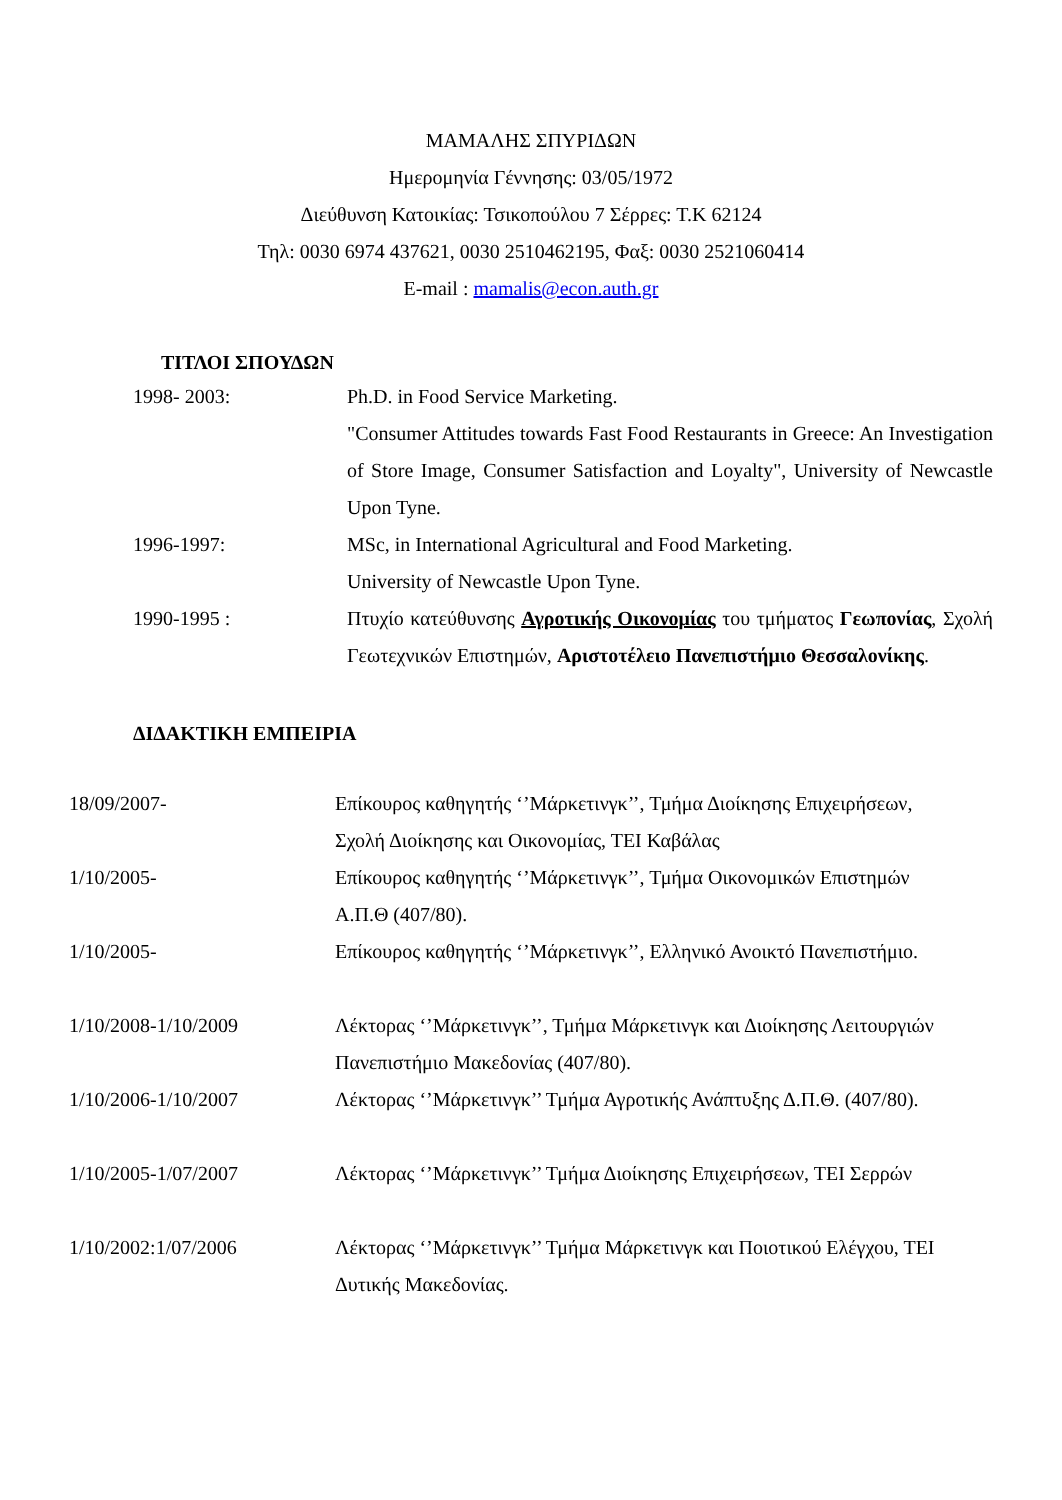ΜΑΜΑΛΗΣ ΣΠΥΡΙΔΩΝ
Ημερομηνία Γέννησης: 03/05/1972
Διεύθυνση Κατοικίας: Τσικοπούλου 7 Σέρρες: Τ.Κ 62124
Τηλ: 0030 6974 437621, 0030 2510462195, Φαξ: 0030 2521060414
E-mail : mamalis@econ.auth.gr
ΤΙΤΛΟΙ ΣΠΟΥΔΩΝ
| 1998- 2003: | Ph.D. in Food Service Marketing. |
| | "Consumer Attitudes towards Fast Food Restaurants in Greece: An Investigation of Store Image, Consumer Satisfaction and Loyalty", University of Newcastle Upon Tyne. |
| 1996-1997: | MSc, in International Agricultural and Food Marketing. University of Newcastle Upon Tyne. |
| 1990-1995 : | Πτυχίο κατεύθυνσης Αγροτικής Οικονομίας του τμήματος Γεωπονίας , Σχολή Γεωτεχνικών Επιστημών, Αριστοτέλειο Πανεπιστήμιο Θεσσαλονίκης . |
ΔΙΔΑΚΤΙΚΗ ΕΜΠΕΙΡΙΑ
| 18/09/2007- | Επίκουρος καθηγητής ‘’Μάρκετινγκ’’, Τμήμα Διοίκησης Επιχειρήσεων, Σχολή Διοίκησης και Οικονομίας, ΤΕΙ Καβάλας |
| 1/10/2005- | Επίκουρος καθηγητής ‘’Μάρκετινγκ’’, Τμήμα Οικονομικών Επιστημών Α.Π.Θ (407/80). |
| 1/10/2005- | Επίκουρος καθηγητής ‘’Μάρκετινγκ’’, Ελληνικό Ανοικτό Πανεπιστήμιο. |
| 1/10/2008-1/10/2009 | Λέκτορας ‘’Μάρκετινγκ’’, Τμήμα Μάρκετινγκ και Διοίκησης Λειτουργιών Πανεπιστήμιο Μακεδονίας (407/80). |
| 1/10/2006-1/10/2007 | Λέκτορας ‘’Μάρκετινγκ’’ Τμήμα Αγροτικής Ανάπτυξης Δ.Π.Θ. (407/80). |
| 1/10/2005-1/07/2007 | Λέκτορας ‘’Μάρκετινγκ’’ Τμήμα Διοίκησης Επιχειρήσεων, ΤΕΙ Σερρών |
| 1/10/2002:1/07/2006 | Λέκτορας ‘’Μάρκετινγκ’’ Τμήμα Μάρκετινγκ και Ποιοτικού Ελέγχου, ΤΕΙ Δυτικής Μακεδονίας. |